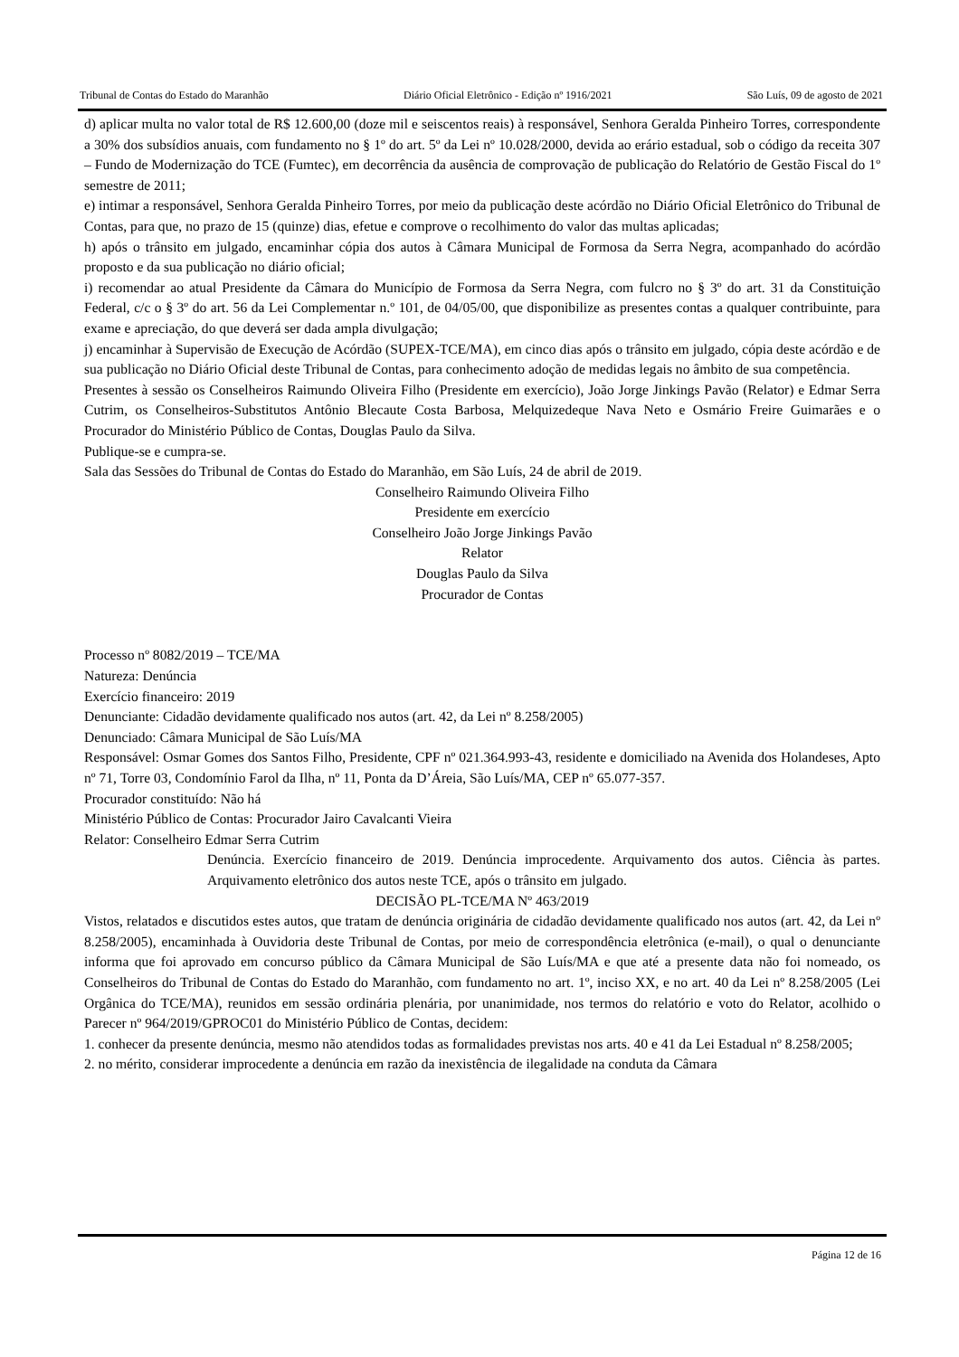Tribunal de Contas do Estado do Maranhão Diário Oficial Eletrônico - Edição nº 1916/2021 São Luís, 09 de agosto de 2021
d) aplicar multa no valor total de R$ 12.600,00 (doze mil e seiscentos reais) à responsável, Senhora Geralda Pinheiro Torres, correspondente a 30% dos subsídios anuais, com fundamento no § 1º do art. 5º da Lei nº 10.028/2000, devida ao erário estadual, sob o código da receita 307 – Fundo de Modernização do TCE (Fumtec), em decorrência da ausência de comprovação de publicação do Relatório de Gestão Fiscal do 1º semestre de 2011;
e) intimar a responsável, Senhora Geralda Pinheiro Torres, por meio da publicação deste acórdão no Diário Oficial Eletrônico do Tribunal de Contas, para que, no prazo de 15 (quinze) dias, efetue e comprove o recolhimento do valor das multas aplicadas;
h) após o trânsito em julgado, encaminhar cópia dos autos à Câmara Municipal de Formosa da Serra Negra, acompanhado do acórdão proposto e da sua publicação no diário oficial;
i) recomendar ao atual Presidente da Câmara do Município de Formosa da Serra Negra, com fulcro no § 3º do art. 31 da Constituição Federal, c/c o § 3º do art. 56 da Lei Complementar n.º 101, de 04/05/00, que disponibilize as presentes contas a qualquer contribuinte, para exame e apreciação, do que deverá ser dada ampla divulgação;
j) encaminhar à Supervisão de Execução de Acórdão (SUPEX-TCE/MA), em cinco dias após o trânsito em julgado, cópia deste acórdão e de sua publicação no Diário Oficial deste Tribunal de Contas, para conhecimento adoção de medidas legais no âmbito de sua competência.
Presentes à sessão os Conselheiros Raimundo Oliveira Filho (Presidente em exercício), João Jorge Jinkings Pavão (Relator) e Edmar Serra Cutrim, os Conselheiros-Substitutos Antônio Blecaute Costa Barbosa, Melquizedeque Nava Neto e Osmário Freire Guimarães e o Procurador do Ministério Público de Contas, Douglas Paulo da Silva.
Publique-se e cumpra-se.
Sala das Sessões do Tribunal de Contas do Estado do Maranhão, em São Luís, 24 de abril de 2019.
Conselheiro Raimundo Oliveira Filho
Presidente em exercício
Conselheiro João Jorge Jinkings Pavão
Relator
Douglas Paulo da Silva
Procurador de Contas
Processo nº 8082/2019 – TCE/MA
Natureza: Denúncia
Exercício financeiro: 2019
Denunciante: Cidadão devidamente qualificado nos autos (art. 42, da Lei nº 8.258/2005)
Denunciado: Câmara Municipal de São Luís/MA
Responsável: Osmar Gomes dos Santos Filho, Presidente, CPF nº 021.364.993-43, residente e domiciliado na Avenida dos Holandeses, Apto nº 71, Torre 03, Condomínio Farol da Ilha, nº 11, Ponta da D’Áreia, São Luís/MA, CEP nº 65.077-357.
Procurador constituído: Não há
Ministério Público de Contas: Procurador Jairo Cavalcanti Vieira
Relator: Conselheiro Edmar Serra Cutrim
Denúncia. Exercício financeiro de 2019. Denúncia improcedente. Arquivamento dos autos. Ciência às partes. Arquivamento eletrônico dos autos neste TCE, após o trânsito em julgado.
DECISÃO PL-TCE/MA Nº 463/2019
Vistos, relatados e discutidos estes autos, que tratam de denúncia originária de cidadão devidamente qualificado nos autos (art. 42, da Lei nº 8.258/2005), encaminhada à Ouvidoria deste Tribunal de Contas, por meio de correspondência eletrônica (e-mail), o qual o denunciante informa que foi aprovado em concurso público da Câmara Municipal de São Luís/MA e que até a presente data não foi nomeado, os Conselheiros do Tribunal de Contas do Estado do Maranhão, com fundamento no art. 1º, inciso XX, e no art. 40 da Lei nº 8.258/2005 (Lei Orgânica do TCE/MA), reunidos em sessão ordinária plenária, por unanimidade, nos termos do relatório e voto do Relator, acolhido o Parecer nº 964/2019/GPROC01 do Ministério Público de Contas, decidem:
1. conhecer da presente denúncia, mesmo não atendidos todas as formalidades previstas nos arts. 40 e 41 da Lei Estadual nº 8.258/2005;
2. no mérito, considerar improcedente a denúncia em razão da inexistência de ilegalidade na conduta da Câmara
Página 12 de 16